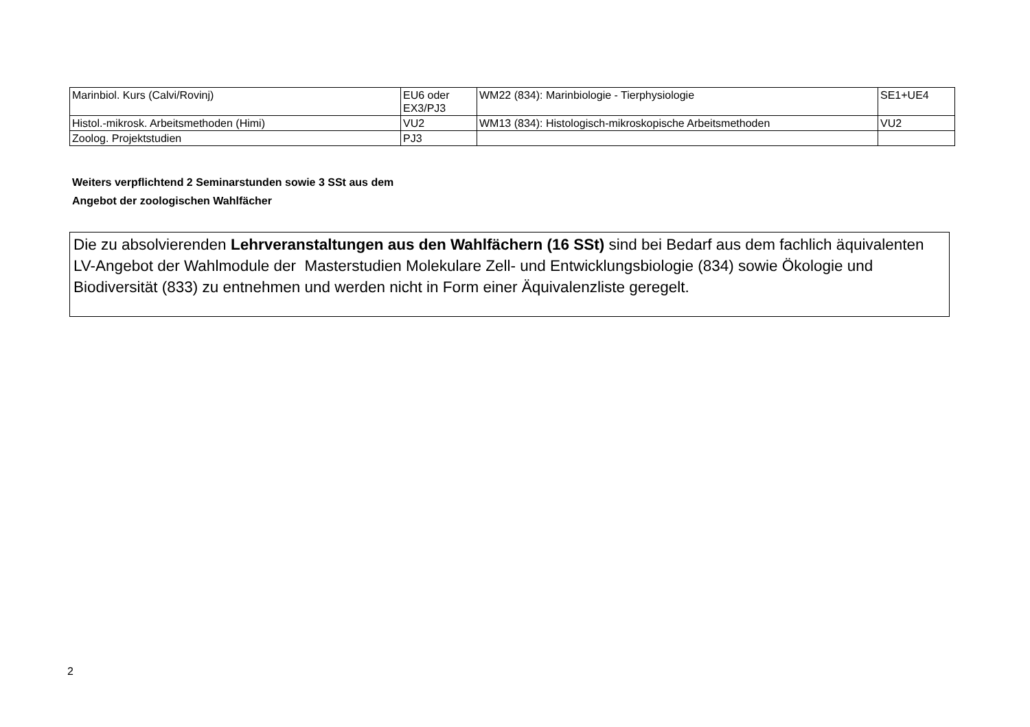| Marinbiol. Kurs (Calvi/Rovinj) | EU6 oder EX3/PJ3 | WM22 (834): Marinbiologie - Tierphysiologie | SE1+UE4 |
| Histol.-mikrosk. Arbeitsmethoden (Himi) | VU2 | WM13 (834): Histologisch-mikroskopische Arbeitsmethoden | VU2 |
| Zoolog. Projektstudien | PJ3 | | |
Weiters verpflichtend 2 Seminarstunden sowie 3 SSt aus dem
Angebot der zoologischen Wahlfächer
Die zu absolvierenden Lehrveranstaltungen aus den Wahlfächern (16 SSt) sind bei Bedarf aus dem fachlich äquivalenten LV-Angebot der Wahlmodule der Masterstudien Molekulare Zell- und Entwicklungsbiologie (834) sowie Ökologie und Biodiversität (833) zu entnehmen und werden nicht in Form einer Äquivalenzliste geregelt.
2